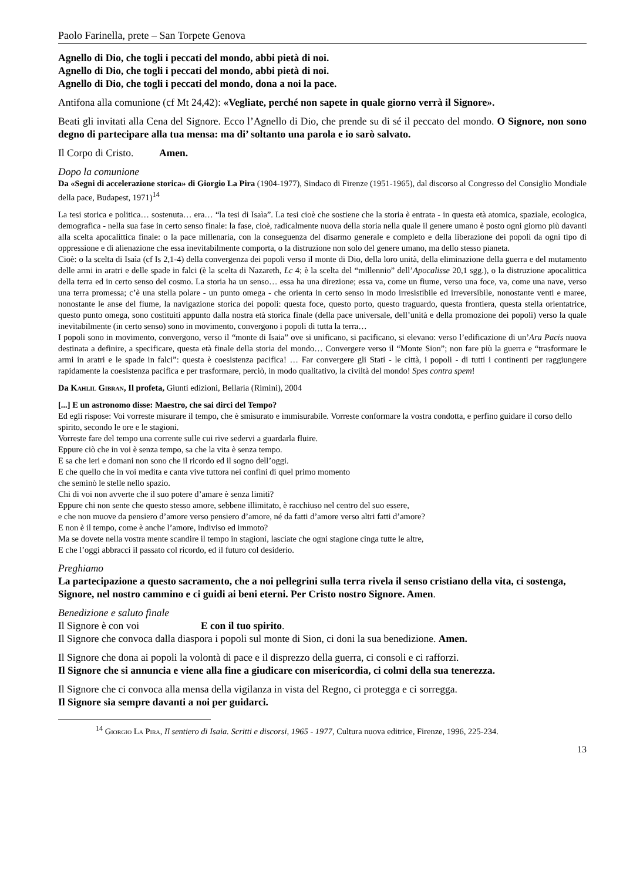Paolo Farinella, prete – San Torpete Genova
Agnello di Dio, che togli i peccati del mondo, abbi pietà di noi.
Agnello di Dio, che togli i peccati del mondo, abbi pietà di noi.
Agnello di Dio, che togli i peccati del mondo, dona a noi la pace.
Antifona alla comunione (cf Mt 24,42): «Vegliate, perché non sapete in quale giorno verrà il Signore».
Beati gli invitati alla Cena del Signore. Ecco l’Agnello di Dio, che prende su di sé il peccato del mondo. O Signore, non sono degno di partecipare alla tua mensa: ma di’ soltanto una parola e io sarò salvato.
Il Corpo di Cristo. Amen.
Dopo la comunione
Da «Segni di accelerazione storica» di Giorgio La Pira (1904-1977), Sindaco di Firenze (1951-1965), dal discorso al Congresso del Consiglio Mondiale della pace, Budapest, 1971)<sup>14</sup>
La tesi storica e politica… sostenuta… era… “la tesi di Isaìa”. La tesi cioè che sostiene che la storia è entrata - in questa età atomica, spaziale, ecologica, demografica - nella sua fase in certo senso finale: la fase, cioè, radicalmente nuova della storia nella quale il genere umano è posto ogni giorno più davanti alla scelta apocalittica finale: o la pace millenaria, con la conseguenza del disarmo generale e completo e della liberazione dei popoli da ogni tipo di oppressione e di alienazione che essa inevitabilmente comporta, o la distruzione non solo del genere umano, ma dello stesso pianeta.
Cioè: o la scelta di Isaìa (cf Is 2,1-4) della convergenza dei popoli verso il monte di Dio, della loro unità, della eliminazione della guerra e del mutamento delle armi in aratri e delle spade in falci (è la scelta di Nazareth, Lc 4; è la scelta del “millennio” dell’Apocalisse 20,1 sgg.), o la distruzione apocalittica della terra ed in certo senso del cosmo. La storia ha un senso… essa ha una direzione; essa va, come un fiume, verso una foce, va, come una nave, verso una terra promessa; c’è una stella polare - un punto omega - che orienta in certo senso in modo irresistibile ed irreversibile, nonostante venti e maree, nonostante le anse del fiume, la navigazione storica dei popoli: questa foce, questo porto, questo traguardo, questa frontiera, questa stella orientatrice, questo punto omega, sono costituiti appunto dalla nostra età storica finale (della pace universale, dell’unità e della promozione dei popoli) verso la quale inevitabilmente (in certo senso) sono in movimento, convergono i popoli di tutta la terra…
I popoli sono in movimento, convergono, verso il “monte di Isaia” ove si unificano, si pacificano, si elevano: verso l’edificazione di un’Ara Pacis nuova destinata a definire, a specificare, questa età finale della storia del mondo… Convergere verso il “Monte Sion”; non fare più la guerra e “trasformare le armi in aratri e le spade in falci”: questa è coesistenza pacifica! … Far convergere gli Stati - le città, i popoli - di tutti i continenti per raggiungere rapidamente la coesistenza pacifica e per trasformare, perciò, in modo qualitativo, la civiltà del mondo! Spes contra spem!
Da Kahlil Gibran, Il profeta, Giunti edizioni, Bellaria (Rimini), 2004
[...] E un astronomo disse: Maestro, che sai dirci del Tempo?
Ed egli rispose: Voi vorreste misurare il tempo, che è smisurato e immisurabile. Vorreste conformare la vostra condotta, e perfino guidare il corso dello spirito, secondo le ore e le stagioni.
Vorreste fare del tempo una corrente sulle cui rive sedervi a guardarla fluire.
Eppure ciò che in voi è senza tempo, sa che la vita è senza tempo.
E sa che ieri e domani non sono che il ricordo ed il sogno dell’oggi.
E che quello che in voi medita e canta vive tuttora nei confini di quel primo momento
che seminò le stelle nello spazio.
Chi di voi non avverte che il suo potere d’amare è senza limiti?
Eppure chi non sente che questo stesso amore, sebbene illimitato, è racchiuso nel centro del suo essere,
e che non muove da pensiero d’amore verso pensiero d’amore, né da fatti d’amore verso altri fatti d’amore?
E non è il tempo, come è anche l’amore, indiviso ed immoto?
Ma se dovete nella vostra mente scandire il tempo in stagioni, lasciate che ogni stagione cinga tutte le altre,
E che l’oggi abbracci il passato col ricordo, ed il futuro col desiderio.
Preghiamo
La partecipazione a questo sacramento, che a noi pellegrini sulla terra rivela il senso cristiano della vita, ci sostenga, Signore, nel nostro cammino e ci guidi ai beni eterni. Per Cristo nostro Signore. Amen.
Benedizione e saluto finale
Il Signore è con voi E con il tuo spirito.
Il Signore che convoca dalla diaspora i popoli sul monte di Sion, ci doni la sua benedizione. Amen.
Il Signore che dona ai popoli la volontà di pace e il disprezzo della guerra, ci consoli e ci rafforzi.
Il Signore che si annuncia e viene alla fine a giudicare con misericordia, ci colmi della sua tenerezza.
Il Signore che ci convoca alla mensa della vigilanza in vista del Regno, ci protegga e ci sorregga.
Il Signore sia sempre davanti a noi per guidarci.
<sup>14</sup> Giorgio La Pira, Il sentiero di Isaia. Scritti e discorsi, 1965 - 1977, Cultura nuova editrice, Firenze, 1996, 225-234.
13